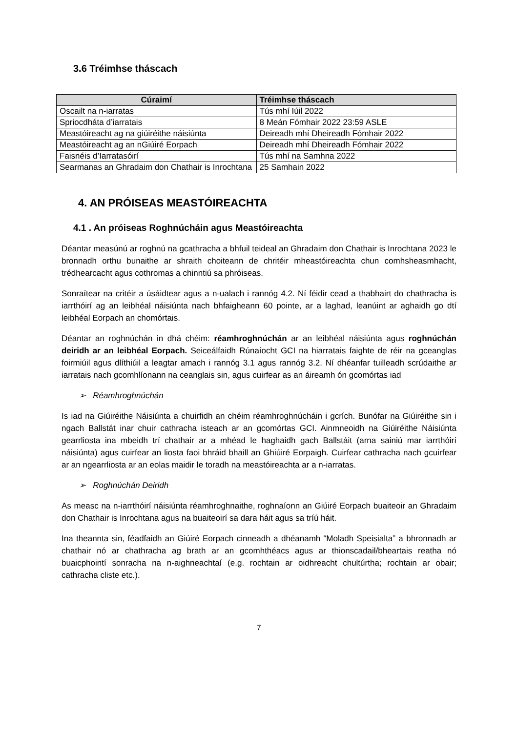3.6 Tréimhse tháscach
| Cúraimí | Tréimhse tháscach |
| --- | --- |
| Oscailt na n-iarratas | Tús mhí Iúil 2022 |
| Spriocdháta d’iarratais | 8 Meán Fómhair 2022 23:59 ASLE |
| Meastóireacht ag na giúiréithe náisiúnta | Deireadh mhí Dheireadh Fómhair 2022 |
| Meastóireacht ag an nGiúiré Eorpach | Deireadh mhí Dheireadh Fómhair 2022 |
| Faisnéis d’Iarratasóirí | Tús mhí na Samhna 2022 |
| Searmanas an Ghradaim don Chathair is Inrochtana | 25 Samhain 2022 |
4. AN PRÓISEAS MEASTÓIREACHTA
4.1 . An próiseas Roghnúcháin agus Meastóireachta
Déantar measúnú ar roghnú na gcathracha a bhfuil teideal an Ghradaim don Chathair is Inrochtana 2023 le bronnadh orthu bunaithe ar shraith choiteann de chritéir mheastóireachta chun comhsheasmhacht, trédhearcacht agus cothromas a chinntiú sa phróiseas.
Sonraítear na critéir a úsáidtear agus a n-ualach i rannóg 4.2. Ní féidir cead a thabhairt do chathracha is iarrthóirí ag an leibhéal náisiúnta nach bhfaigheann 60 pointe, ar a laghad, leanúint ar aghaidh go dtí leibhéal Eorpach an chomórtais.
Déantar an roghnúchán in dhá chéim: réamhroghnúchán ar an leibhéal náisiúnta agus roghnúchán deiridh ar an leibhéal Eorpach. Seiceálfaidh Rúnaíocht GCI na hiarratais faighte de réir na gceanglas foirmiúil agus dlíthiúil a leagtar amach i rannóg 3.1 agus rannóg 3.2. Ní dhéanfar tuilleadh scrúdaithe ar iarratais nach gcomhlíonann na ceanglais sin, agus cuirfear as an áireamh ón gcomórtas iad
➢ Réamhroghnúchán
Is iad na Giúiréithe Náisiúnta a chuirfidh an chéim réamhroghnúcháin i gcrích. Bunófar na Giúiréithe sin i ngach Ballstát inar chuir cathracha isteach ar an gcomórtas GCI. Ainmneoidh na Giúiréithe Náisiúnta gearrliosta ina mbeidh trí chathair ar a mhéad le haghaidh gach Ballstáit (arna sainiú mar iarrthóirí náisiúnta) agus cuirfear an liosta faoi bhráid bhaill an Ghiúiré Eorpaigh. Cuirfear cathracha nach gcuirfear ar an ngearrliosta ar an eolas maidir le toradh na meastóireachta ar a n-iarratas.
➢ Roghnúchán Deiridh
As measc na n-iarrthóirí náisiúnta réamhroghnaithe, roghnaíonn an Giúiré Eorpach buaiteoir an Ghradaim don Chathair is Inrochtana agus na buaiteoirí sa dara háit agus sa tríú háit.
Ina theannta sin, féadfaidh an Giúiré Eorpach cinneadh a dhéanamh “Moladh Speisialta” a bhronnadh ar chathair nó ar chathracha ag brath ar an gcomhthéacs agus ar thionscadail/bheartais reatha nó buaicphointí sonracha na n-aighneachtaí (e.g. rochtain ar oidhreacht chultúrtha; rochtain ar obair; cathracha cliste etc.).
7